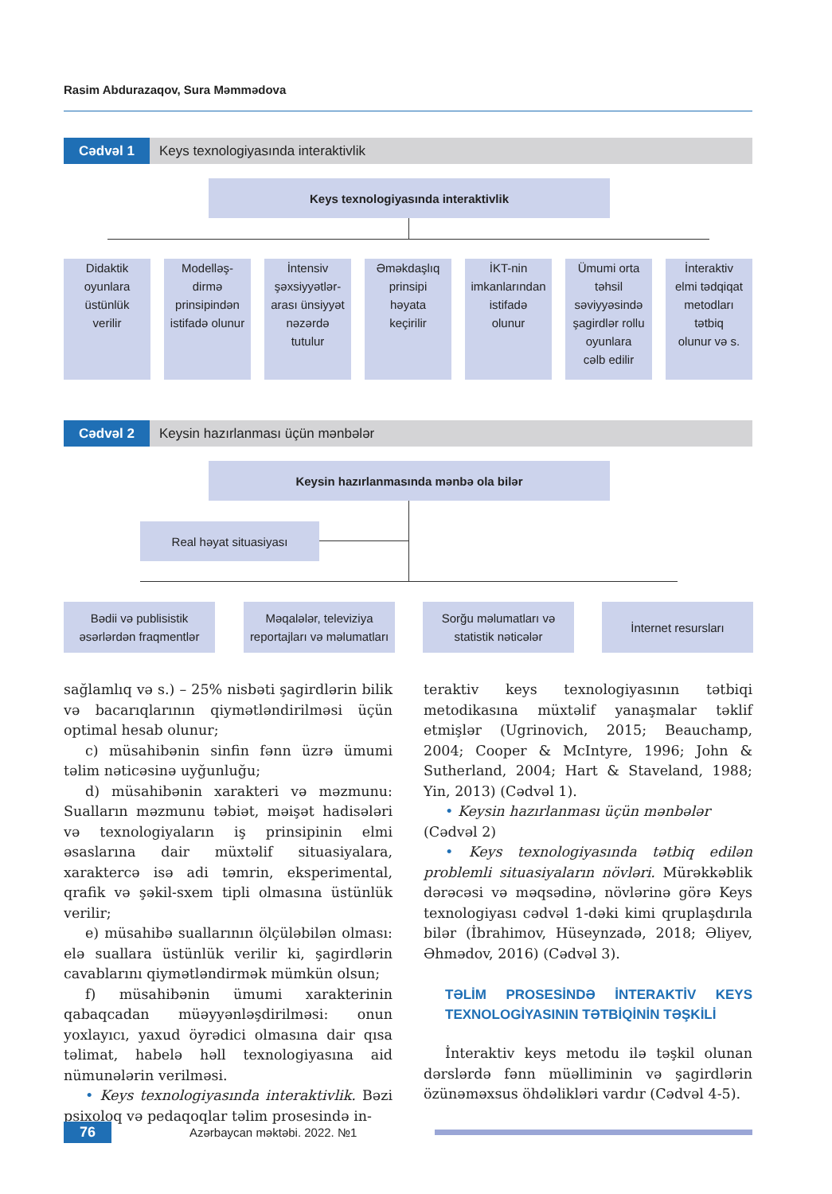Rasim Abdurazaqov, Sura Məmmədova
Cədvəl 1 Keys texnologiyasında interaktivlik
Keys texnologiyasında interaktivlik
Didaktik
oyunlara
üstünlük
verilir
Modelləş-
dirmə
prinsipindən
istifadə olunur
İntensiv
şəxsiyyətlər-
arası ünsiyyət
nəzərdə
tutulur
Əməkdaşlıq
prinsipi
həyata
keçirilir
İKT-nin
imkanlarından
istifadə
olunur
Ümumi orta
təhsil
səviyyəsində
şagirdlər rollu
oyunlara
cəlb edilir
İnteraktiv
elmi tədqiqat
metodları
tətbiq
olunur və s.
Cədvəl 2 Keysin hazırlanması üçün mənbələr
Keysin hazırlanmasında mənbə ola bilər
Real həyat situasiyası
Bədii və publisistik
əsərlərdən fraqmentlər
Məqalələr, televiziya
reportajları və məlumatları
Sorğu məlumatları və
statistik nəticələr
İnternet resursları
sağlamlıq və s.) – 25% nisbəti şagirdlərin bilik və bacarıqlarının qiymətləndirilməsi üçün optimal hesab olunur;
c) müsahibənin sinfin fənn üzrə ümumi təlim nəticəsinə uyğunluğu;
d) müsahibənin xarakteri və məzmunu: Sualların məzmunu təbiət, məişət hadisələri və texnologiyaların iş prinsipinin elmi əsaslarına dair müxtəlif situasiyalara, xaraktercə isə adi təmrin, eksperimental, qrafik və şəkil-sxem tipli olmasına üstünlük verilir;
e) müsahibə suallarının ölçüləbilən olması: elə suallara üstünlük verilir ki, şagirdlərin cavablarını qiymətləndirmək mümkün olsun;
f) müsahibənin ümumi xarakterinin qabaqcadan müəyyənləşdirilməsi: onun yoxlayıcı, yaxud öyrədici olmasına dair qısa təlimat, habelə həll texnologiyasına aid nümunələrin verilməsi.
• Keys texnologiyasında interaktivlik. Bəzi psixoloq və pedaqoqlar təlim prosesində in-
teraktiv keys texnologiyasının tətbiqi metodikasına müxtəlif yanaşmalar təklif etmişlər (Ugrinovich, 2015; Beauchamp, 2004; Cooper & McIntyre, 1996; John & Sutherland, 2004; Hart & Staveland, 1988; Yin, 2013) (Cədvəl 1).
• Keysin hazırlanması üçün mənbələr
(Cədvəl 2)
• Keys texnologiyasında tətbiq edilən problemli situasiyaların növləri. Mürəkkəblik dərəcəsi və məqsədinə, növlərinə görə Keys texnologiyası cədvəl 1-dəki kimi qruplaşdırıla bilər (İbrahimov, Hüseynzadə, 2018; Əliyev, Əhmədov, 2016) (Cədvəl 3).
TƏLİM PROSESİNDƏ İNTERAKTİV KEYS TEXNOLOGİYASININ TƏTBİQİNİN TƏŞKİLİ
İnteraktiv keys metodu ilə təşkil olunan dərslərdə fənn müəlliminin və şagirdlərin özünəməxsus öhdəlikləri vardır (Cədvəl 4-5).
76
Azərbaycan məktəbi. 2022. №1